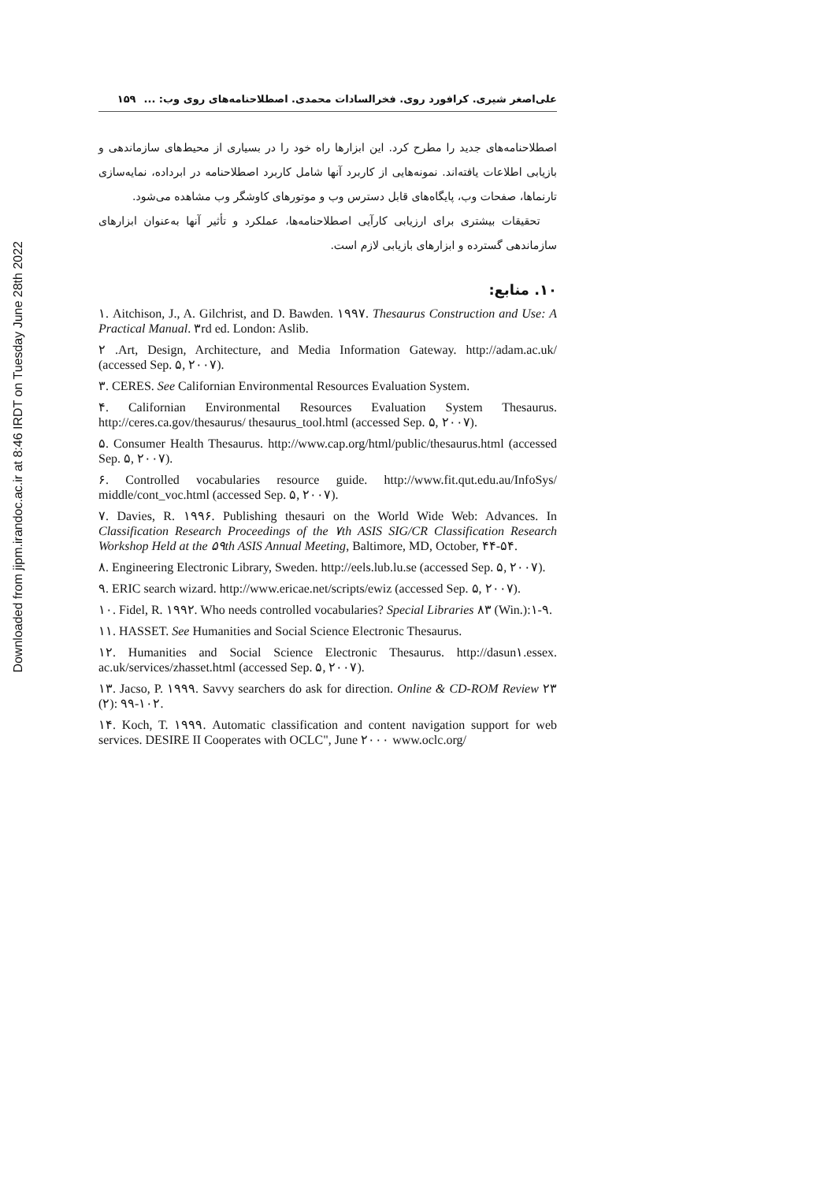Downloaded from jipm.irandoc.ac.ir at 8:46 IRDT on Tuesday June 28th 2022
علی‌اصغر شیری. کرافورد روی. فخرالسادات محمدی. اصطلاحنامه‌های روی وب: ... ۱۵۹
اصطلاحنامه‌های جدید را مطرح کرد. این ابزارها راه خود را در بسیاری از محیط‌های سازماندهی و بازیابی اطلاعات یافته‌اند. نمونه‌هایی از کاربرد آنها شامل کاربرد اصطلاحنامه در ابرداده، نمایه‌سازی تارنماها، صفحات وب، پایگاه‌های قابل دسترس وب و موتورهای کاوشگر وب مشاهده می‌شود.
تحقیقات بیشتری برای ارزیابی کارآیی اصطلاحنامه‌ها، عملکرد و تأثیر آنها به‌عنوان ابزارهای سازماندهی گسترده و ابزارهای بازیابی لازم است.
۱۰. منابع:
۱. Aitchison, J., A. Gilchrist, and D. Bawden. ۱۹۹۷. Thesaurus Construction and Use: A Practical Manual. ۳rd ed. London: Aslib.
۲ .Art, Design, Architecture, and Media Information Gateway. http://adam.ac.uk/ (accessed Sep. ۵, ۲۰۰۷).
۳. CERES. See Californian Environmental Resources Evaluation System.
۴. Californian Environmental Resources Evaluation System Thesaurus. http://ceres.ca.gov/thesaurus/ thesaurus_tool.html (accessed Sep. ۵, ۲۰۰۷).
۵. Consumer Health Thesaurus. http://www.cap.org/html/public/thesaurus.html (accessed Sep. ۵, ۲۰۰۷).
۶. Controlled vocabularies resource guide. http://www.fit.qut.edu.au/InfoSys/ middle/cont_voc.html (accessed Sep. ۵, ۲۰۰۷).
۷. Davies, R. ۱۹۹۶. Publishing thesauri on the World Wide Web: Advances. In Classification Research Proceedings of the ۷th ASIS SIG/CR Classification Research Workshop Held at the ۵۹th ASIS Annual Meeting, Baltimore, MD, October, ۴۴-۵۴.
۸. Engineering Electronic Library, Sweden. http://eels.lub.lu.se (accessed Sep. ۵, ۲۰۰۷).
۹. ERIC search wizard. http://www.ericae.net/scripts/ewiz (accessed Sep. ۵, ۲۰۰۷).
۱۰. Fidel, R. ۱۹۹۲. Who needs controlled vocabularies? Special Libraries ۸۳ (Win.):۱-۹.
۱۱. HASSET. See Humanities and Social Science Electronic Thesaurus.
۱۲. Humanities and Social Science Electronic Thesaurus. http://dasun۱.essex. ac.uk/services/zhasset.html (accessed Sep. ۵, ۲۰۰۷).
۱۳. Jacso, P. ۱۹۹۹. Savvy searchers do ask for direction. Online & CD-ROM Review ۲۳ (۲): ۹۹-۱۰۲.
۱۴. Koch, T. ۱۹۹۹. Automatic classification and content navigation support for web services. DESIRE II Cooperates with OCLC", June ۲۰۰۰ www.oclc.org/